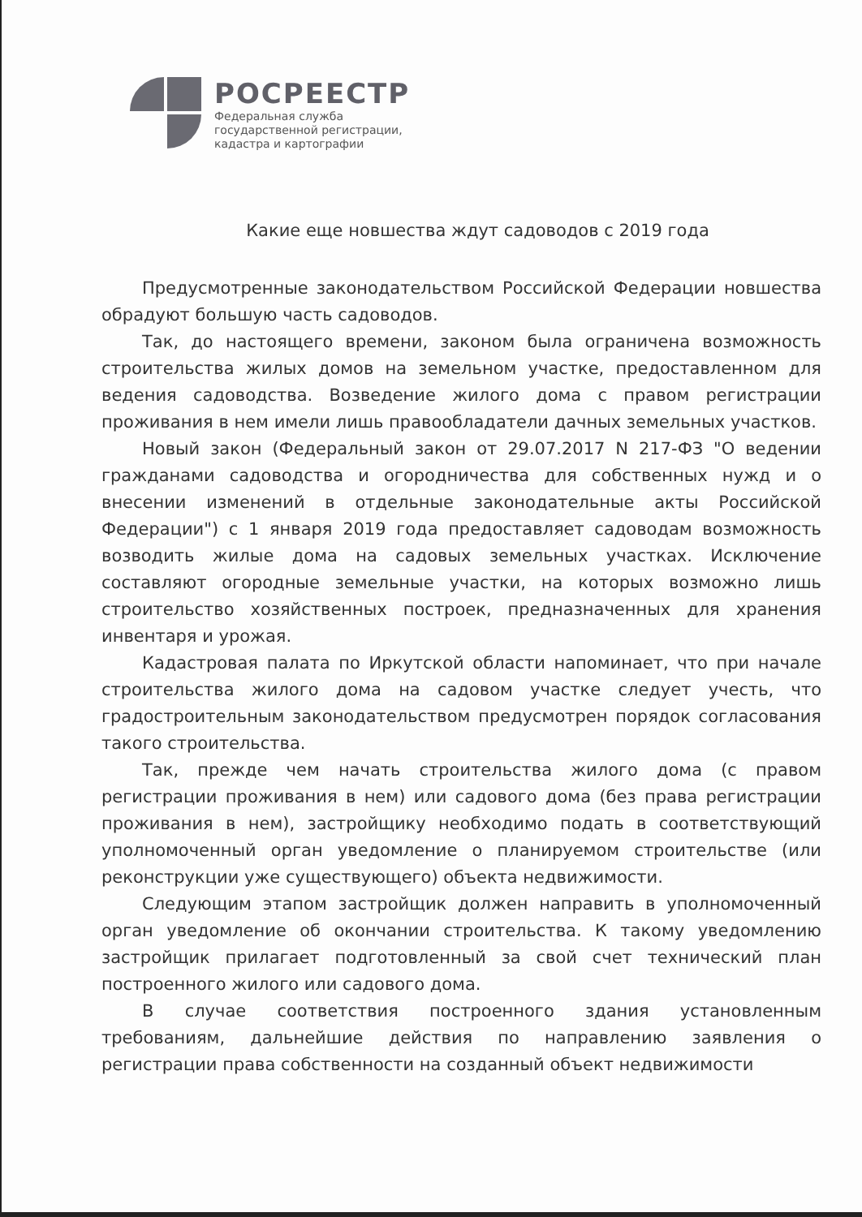РОСРЕЕСТР
Федеральная служба
государственной регистрации,
кадастра и картографии
Какие еще новшества ждут садоводов с 2019 года
Предусмотренные законодательством Российской Федерации новшества обрадуют большую часть садоводов.
Так, до настоящего времени, законом была ограничена возможность строительства жилых домов на земельном участке, предоставленном для ведения садоводства. Возведение жилого дома с правом регистрации проживания в нем имели лишь правообладатели дачных земельных участков.
Новый закон (Федеральный закон от 29.07.2017 N 217-ФЗ "О ведении гражданами садоводства и огородничества для собственных нужд и о внесении изменений в отдельные законодательные акты Российской Федерации") с 1 января 2019 года предоставляет садоводам возможность возводить жилые дома на садовых земельных участках. Исключение составляют огородные земельные участки, на которых возможно лишь строительство хозяйственных построек, предназначенных для хранения инвентаря и урожая.
Кадастровая палата по Иркутской области напоминает, что при начале строительства жилого дома на садовом участке следует учесть, что градостроительным законодательством предусмотрен порядок согласования такого строительства.
Так, прежде чем начать строительства жилого дома (с правом регистрации проживания в нем) или садового дома (без права регистрации проживания в нем), застройщику необходимо подать в соответствующий уполномоченный орган уведомление о планируемом строительстве (или реконструкции уже существующего) объекта недвижимости.
Следующим этапом застройщик должен направить в уполномоченный орган уведомление об окончании строительства. К такому уведомлению застройщик прилагает подготовленный за свой счет технический план построенного жилого или садового дома.
В случае соответствия построенного здания установленным требованиям, дальнейшие действия по направлению заявления о регистрации права собственности на созданный объект недвижимости